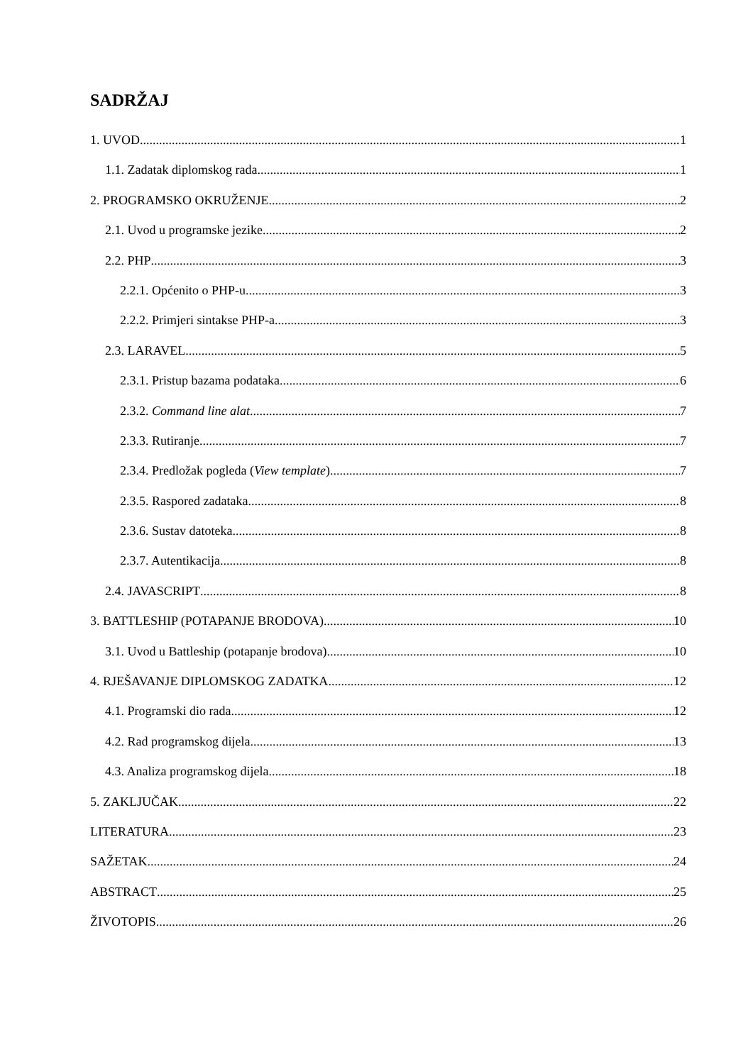SADRŽAJ
1. UVOD 1
1.1. Zadatak diplomskog rada 1
2. PROGRAMSKO OKRUŽENJE 2
2.1. Uvod u programske jezike 2
2.2. PHP 3
2.2.1. Općenito o PHP-u 3
2.2.2. Primjeri sintakse PHP-a 3
2.3. LARAVEL 5
2.3.1. Pristup bazama podataka 6
2.3.2. Command line alat 7
2.3.3. Rutiranje 7
2.3.4. Predložak pogleda (View template) 7
2.3.5. Raspored zadataka 8
2.3.6. Sustav datoteka 8
2.3.7. Autentikacija 8
2.4. JAVASCRIPT 8
3. BATTLESHIP (POTAPANJE BRODOVA) 10
3.1. Uvod u Battleship (potapanje brodova) 10
4. RJEŠAVANJE DIPLOMSKOG ZADATKA 12
4.1. Programski dio rada 12
4.2. Rad programskog dijela 13
4.3. Analiza programskog dijela 18
5. ZAKLJUČAK 22
LITERATURA 23
SAŽETAK 24
ABSTRACT 25
ŽIVOTOPIS 26